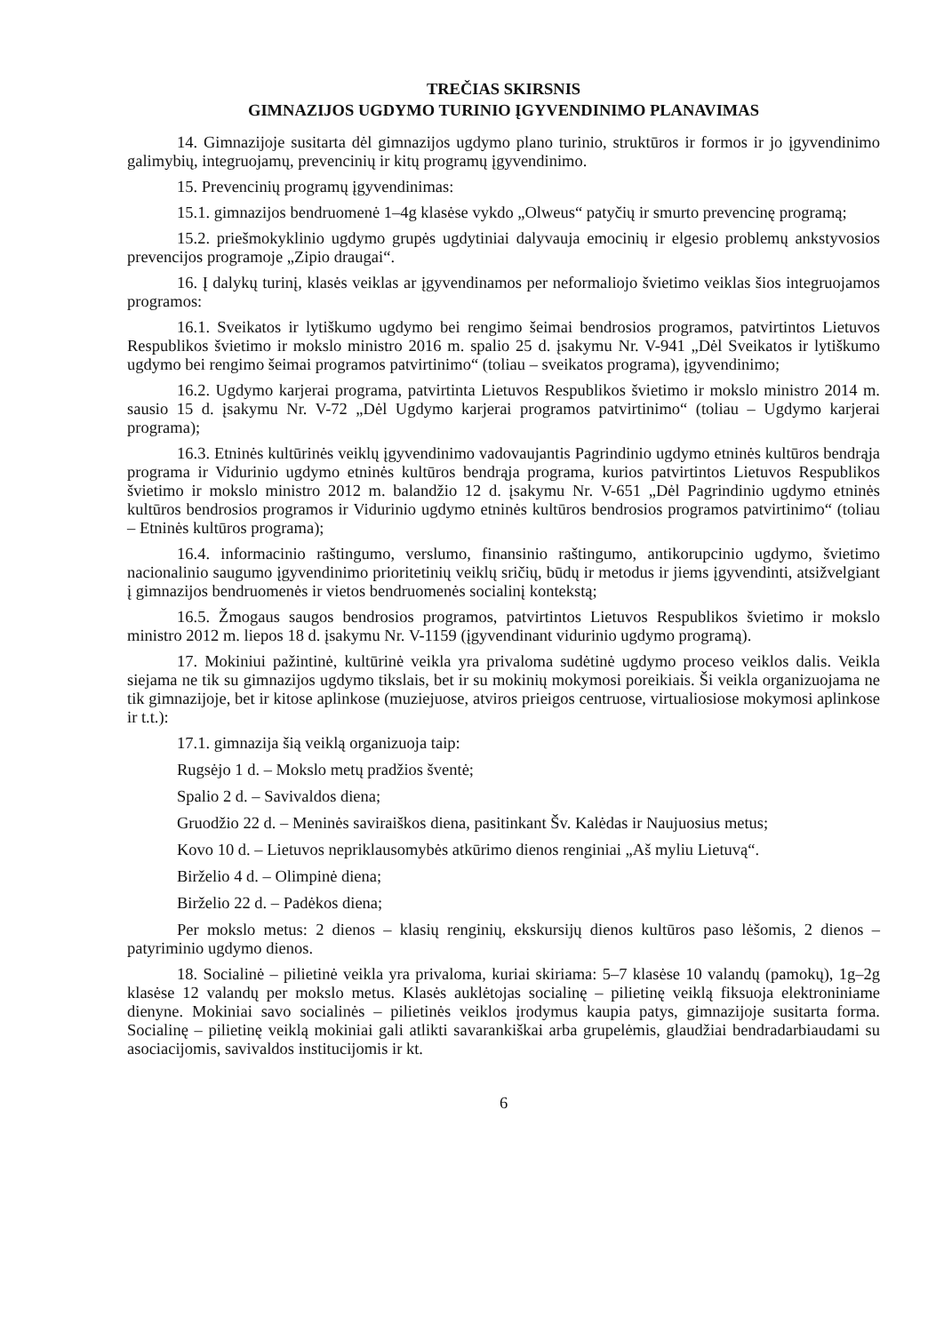TREČIAS SKIRSNIS
GIMNAZIJOS UGDYMO TURINIO ĮGYVENDINIMO PLANAVIMAS
14. Gimnazijoje susitarta dėl gimnazijos ugdymo plano turinio, struktūros ir formos ir jo įgyvendinimo galimybių, integruojamų, prevencinių ir kitų programų įgyvendinimo.
15. Prevencinių programų įgyvendinimas:
15.1. gimnazijos bendruomenė 1–4g klasėse vykdo „Olweus“ patyčių ir smurto prevencinę programą;
15.2. priešmokyklinio ugdymo grupės ugdytiniai dalyvauja emocinių ir elgesio problemų ankstyvosios prevencijos programoje „Zipio draugai“.
16. Į dalykų turinį, klasės veiklas ar įgyvendinamos per neformaliojo švietimo veiklas šios integruojamos programos:
16.1. Sveikatos ir lytiškumo ugdymo bei rengimo šeimai bendrosios programos, patvirtintos Lietuvos Respublikos švietimo ir mokslo ministro 2016 m. spalio 25 d. įsakymu Nr. V-941 „Dėl Sveikatos ir lytiškumo ugdymo bei rengimo šeimai programos patvirtinimo“ (toliau – sveikatos programa), įgyvendinimo;
16.2. Ugdymo karjerai programa, patvirtinta Lietuvos Respublikos švietimo ir mokslo ministro 2014 m. sausio 15 d. įsakymu Nr. V-72 „Dėl Ugdymo karjerai programos patvirtinimo“ (toliau – Ugdymo karjerai programa);
16.3. Etninės kultūrinės veiklų įgyvendinimo vadovaujantis Pagrindinio ugdymo etninės kultūros bendrąja programa ir Vidurinio ugdymo etninės kultūros bendrąja programa, kurios patvirtintos Lietuvos Respublikos švietimo ir mokslo ministro 2012 m. balandžio 12 d. įsakymu Nr. V-651 „Dėl Pagrindinio ugdymo etninės kultūros bendrosios programos ir Vidurinio ugdymo etninės kultūros bendrosios programos patvirtinimo“ (toliau – Etninės kultūros programa);
16.4. informacinio raštingumo, verslumo, finansinio raštingumo, antikorupcinio ugdymo, švietimo nacionalinio saugumo įgyvendinimo prioritetinių veiklų sričių, būdų ir metodus ir jiems įgyvendinti, atsižvelgiant į gimnazijos bendruomenės ir vietos bendruomenės socialinį kontekstą;
16.5. Žmogaus saugos bendrosios programos, patvirtintos Lietuvos Respublikos švietimo ir mokslo ministro 2012 m. liepos 18 d. įsakymu Nr. V-1159 (įgyvendinant vidurinio ugdymo programą).
17. Mokiniui pažintinė, kultūrinė veikla yra privaloma sudėtinė ugdymo proceso veiklos dalis. Veikla siejama ne tik su gimnazijos ugdymo tikslais, bet ir su mokinių mokymosi poreikiais. Ši veikla organizuojama ne tik gimnazijoje, bet ir kitose aplinkose (muziejuose, atviros prieigos centruose, virtualiosiose mokymosi aplinkose ir t.t.):
17.1. gimnazija šią veiklą organizuoja taip:
Rugsėjo 1 d. – Mokslo metų pradžios šventė;
Spalio 2 d. – Savivaldos diena;
Gruodžio 22 d. – Meninės saviraiškos diena, pasitinkant Šv. Kalėdas ir Naujuosius metus;
Kovo 10 d. – Lietuvos nepriklausomybės atkūrimo dienos renginiai „Aš myliu Lietuvą“.
Birželio 4 d. – Olimpinė diena;
Birželio 22 d. – Padėkos diena;
Per mokslo metus: 2 dienos – klasių renginių, ekskursijų dienos kultūros paso lėšomis, 2 dienos – patyriminio ugdymo dienos.
18. Socialinė – pilietinė veikla yra privaloma, kuriai skiriama: 5–7 klasėse 10 valandų (pamokų), 1g–2g klasėse 12 valandų per mokslo metus. Klasės auklėtojas socialinę – pilietinę veiklą fiksuoja elektroniniame dienyne. Mokiniai savo socialinės – pilietinės veiklos įrodymus kaupia patys, gimnazijoje susitarta forma. Socialinę – pilietinę veiklą mokiniai gali atlikti savarankiškai arba grupelėmis, glaudžiai bendradarbiaudami su asociacijomis, savivaldos institucijomis ir kt.
6